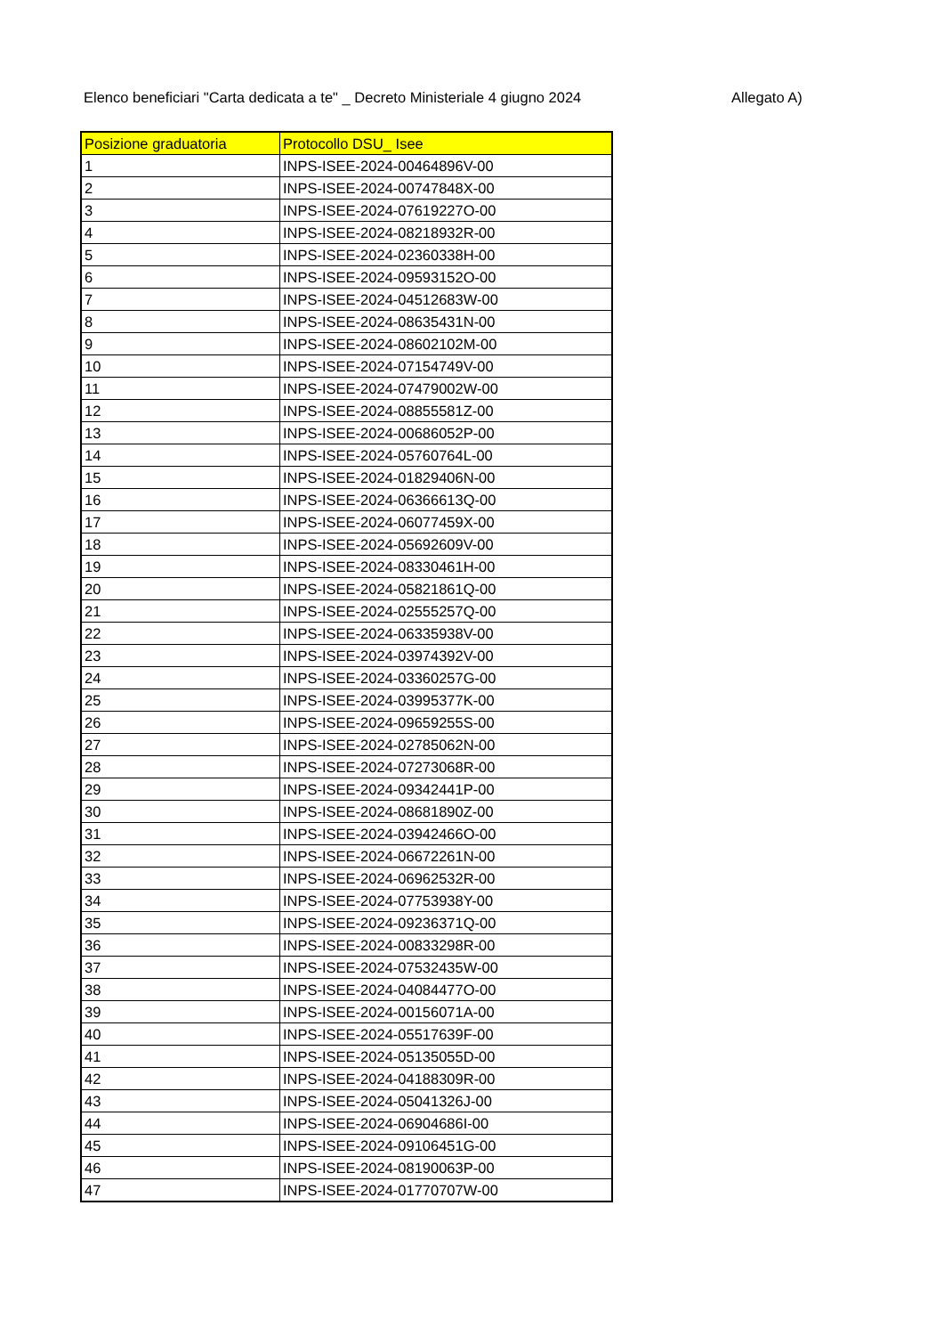Elenco beneficiari "Carta dedicata a te" _ Decreto Ministeriale 4 giugno 2024 Allegato A)
| Posizione graduatoria | Protocollo DSU_ Isee |
| --- | --- |
| 1 | INPS-ISEE-2024-00464896V-00 |
| 2 | INPS-ISEE-2024-00747848X-00 |
| 3 | INPS-ISEE-2024-07619227O-00 |
| 4 | INPS-ISEE-2024-08218932R-00 |
| 5 | INPS-ISEE-2024-02360338H-00 |
| 6 | INPS-ISEE-2024-09593152O-00 |
| 7 | INPS-ISEE-2024-04512683W-00 |
| 8 | INPS-ISEE-2024-08635431N-00 |
| 9 | INPS-ISEE-2024-08602102M-00 |
| 10 | INPS-ISEE-2024-07154749V-00 |
| 11 | INPS-ISEE-2024-07479002W-00 |
| 12 | INPS-ISEE-2024-08855581Z-00 |
| 13 | INPS-ISEE-2024-00686052P-00 |
| 14 | INPS-ISEE-2024-05760764L-00 |
| 15 | INPS-ISEE-2024-01829406N-00 |
| 16 | INPS-ISEE-2024-06366613Q-00 |
| 17 | INPS-ISEE-2024-06077459X-00 |
| 18 | INPS-ISEE-2024-05692609V-00 |
| 19 | INPS-ISEE-2024-08330461H-00 |
| 20 | INPS-ISEE-2024-05821861Q-00 |
| 21 | INPS-ISEE-2024-02555257Q-00 |
| 22 | INPS-ISEE-2024-06335938V-00 |
| 23 | INPS-ISEE-2024-03974392V-00 |
| 24 | INPS-ISEE-2024-03360257G-00 |
| 25 | INPS-ISEE-2024-03995377K-00 |
| 26 | INPS-ISEE-2024-09659255S-00 |
| 27 | INPS-ISEE-2024-02785062N-00 |
| 28 | INPS-ISEE-2024-07273068R-00 |
| 29 | INPS-ISEE-2024-09342441P-00 |
| 30 | INPS-ISEE-2024-08681890Z-00 |
| 31 | INPS-ISEE-2024-03942466O-00 |
| 32 | INPS-ISEE-2024-06672261N-00 |
| 33 | INPS-ISEE-2024-06962532R-00 |
| 34 | INPS-ISEE-2024-07753938Y-00 |
| 35 | INPS-ISEE-2024-09236371Q-00 |
| 36 | INPS-ISEE-2024-00833298R-00 |
| 37 | INPS-ISEE-2024-07532435W-00 |
| 38 | INPS-ISEE-2024-04084477O-00 |
| 39 | INPS-ISEE-2024-00156071A-00 |
| 40 | INPS-ISEE-2024-05517639F-00 |
| 41 | INPS-ISEE-2024-05135055D-00 |
| 42 | INPS-ISEE-2024-04188309R-00 |
| 43 | INPS-ISEE-2024-05041326J-00 |
| 44 | INPS-ISEE-2024-06904686I-00 |
| 45 | INPS-ISEE-2024-09106451G-00 |
| 46 | INPS-ISEE-2024-08190063P-00 |
| 47 | INPS-ISEE-2024-01770707W-00 |